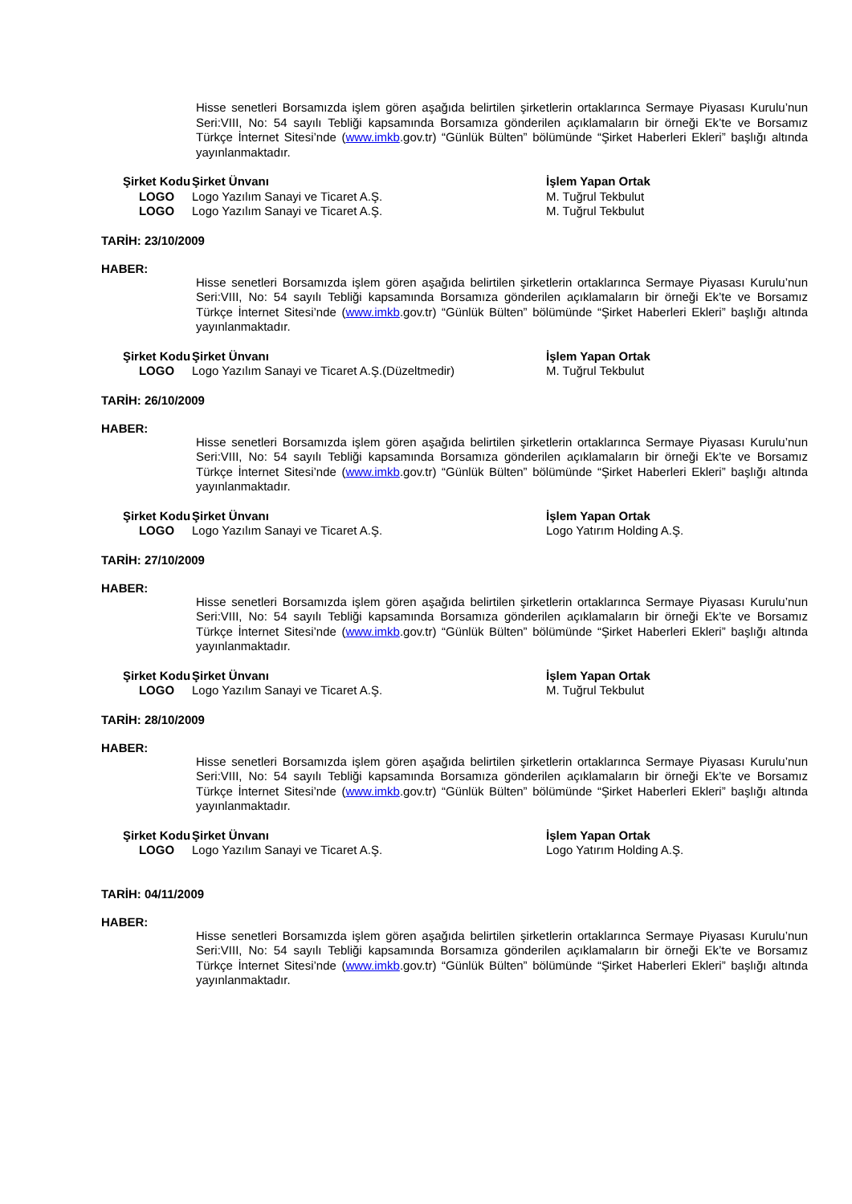Hisse senetleri Borsamızda işlem gören aşağıda belirtilen şirketlerin ortaklarınca Sermaye Piyasası Kurulu’nun Seri:VIII, No: 54 sayılı Tebliği kapsamında Borsamıza gönderilen açıklamaların bir örneği Ek’te ve Borsamız Türkçe İnternet Sitesi’nde (www.imkb.gov.tr) “Günlük Bülten” bölümünde “Şirket Haberleri Ekleri” başlığı altında yayınlanmaktadır.
| Şirket Kodu | Şirket Ünvanı | İşlem Yapan Ortak |
| --- | --- | --- |
| LOGO | Logo Yazılım Sanayi ve Ticaret A.Ş. | M. Tuğrul Tekbulut |
| LOGO | Logo Yazılım Sanayi ve Ticaret A.Ş. | M. Tuğrul Tekbulut |
TARİH: 23/10/2009
HABER:
Hisse senetleri Borsamızda işlem gören aşağıda belirtilen şirketlerin ortaklarınca Sermaye Piyasası Kurulu’nun Seri:VIII, No: 54 sayılı Tebliği kapsamında Borsamıza gönderilen açıklamaların bir örneği Ek’te ve Borsamız Türkçe İnternet Sitesi’nde (www.imkb.gov.tr) “Günlük Bülten” bölümünde “Şirket Haberleri Ekleri” başlığı altında yayınlanmaktadır.
| Şirket Kodu | Şirket Ünvanı | İşlem Yapan Ortak |
| --- | --- | --- |
| LOGO | Logo Yazılım Sanayi ve Ticaret A.Ş.(Düzeltmedir) | M. Tuğrul Tekbulut |
TARİH: 26/10/2009
HABER:
Hisse senetleri Borsamızda işlem gören aşağıda belirtilen şirketlerin ortaklarınca Sermaye Piyasası Kurulu’nun Seri:VIII, No: 54 sayılı Tebliği kapsamında Borsamıza gönderilen açıklamaların bir örneği Ek’te ve Borsamız Türkçe İnternet Sitesi’nde (www.imkb.gov.tr) “Günlük Bülten” bölümünde “Şirket Haberleri Ekleri” başlığı altında yayınlanmaktadır.
| Şirket Kodu | Şirket Ünvanı | İşlem Yapan Ortak |
| --- | --- | --- |
| LOGO | Logo Yazılım Sanayi ve Ticaret A.Ş. | Logo Yatırım Holding A.Ş. |
TARİH: 27/10/2009
HABER:
Hisse senetleri Borsamızda işlem gören aşağıda belirtilen şirketlerin ortaklarınca Sermaye Piyasası Kurulu’nun Seri:VIII, No: 54 sayılı Tebliği kapsamında Borsamıza gönderilen açıklamaların bir örneği Ek’te ve Borsamız Türkçe İnternet Sitesi’nde (www.imkb.gov.tr) “Günlük Bülten” bölümünde “Şirket Haberleri Ekleri” başlığı altında yayınlanmaktadır.
| Şirket Kodu | Şirket Ünvanı | İşlem Yapan Ortak |
| --- | --- | --- |
| LOGO | Logo Yazılım Sanayi ve Ticaret A.Ş. | M. Tuğrul Tekbulut |
TARİH: 28/10/2009
HABER:
Hisse senetleri Borsamızda işlem gören aşağıda belirtilen şirketlerin ortaklarınca Sermaye Piyasası Kurulu’nun Seri:VIII, No: 54 sayılı Tebliği kapsamında Borsamıza gönderilen açıklamaların bir örneği Ek’te ve Borsamız Türkçe İnternet Sitesi’nde (www.imkb.gov.tr) “Günlük Bülten” bölümünde “Şirket Haberleri Ekleri” başlığı altında yayınlanmaktadır.
| Şirket Kodu | Şirket Ünvanı | İşlem Yapan Ortak |
| --- | --- | --- |
| LOGO | Logo Yazılım Sanayi ve Ticaret A.Ş. | Logo Yatırım Holding A.Ş. |
TARİH: 04/11/2009
HABER:
Hisse senetleri Borsamızda işlem gören aşağıda belirtilen şirketlerin ortaklarınca Sermaye Piyasası Kurulu’nun Seri:VIII, No: 54 sayılı Tebliği kapsamında Borsamıza gönderilen açıklamaların bir örneği Ek’te ve Borsamız Türkçe İnternet Sitesi’nde (www.imkb.gov.tr) “Günlük Bülten” bölümünde “Şirket Haberleri Ekleri” başlığı altında yayınlanmaktadır.